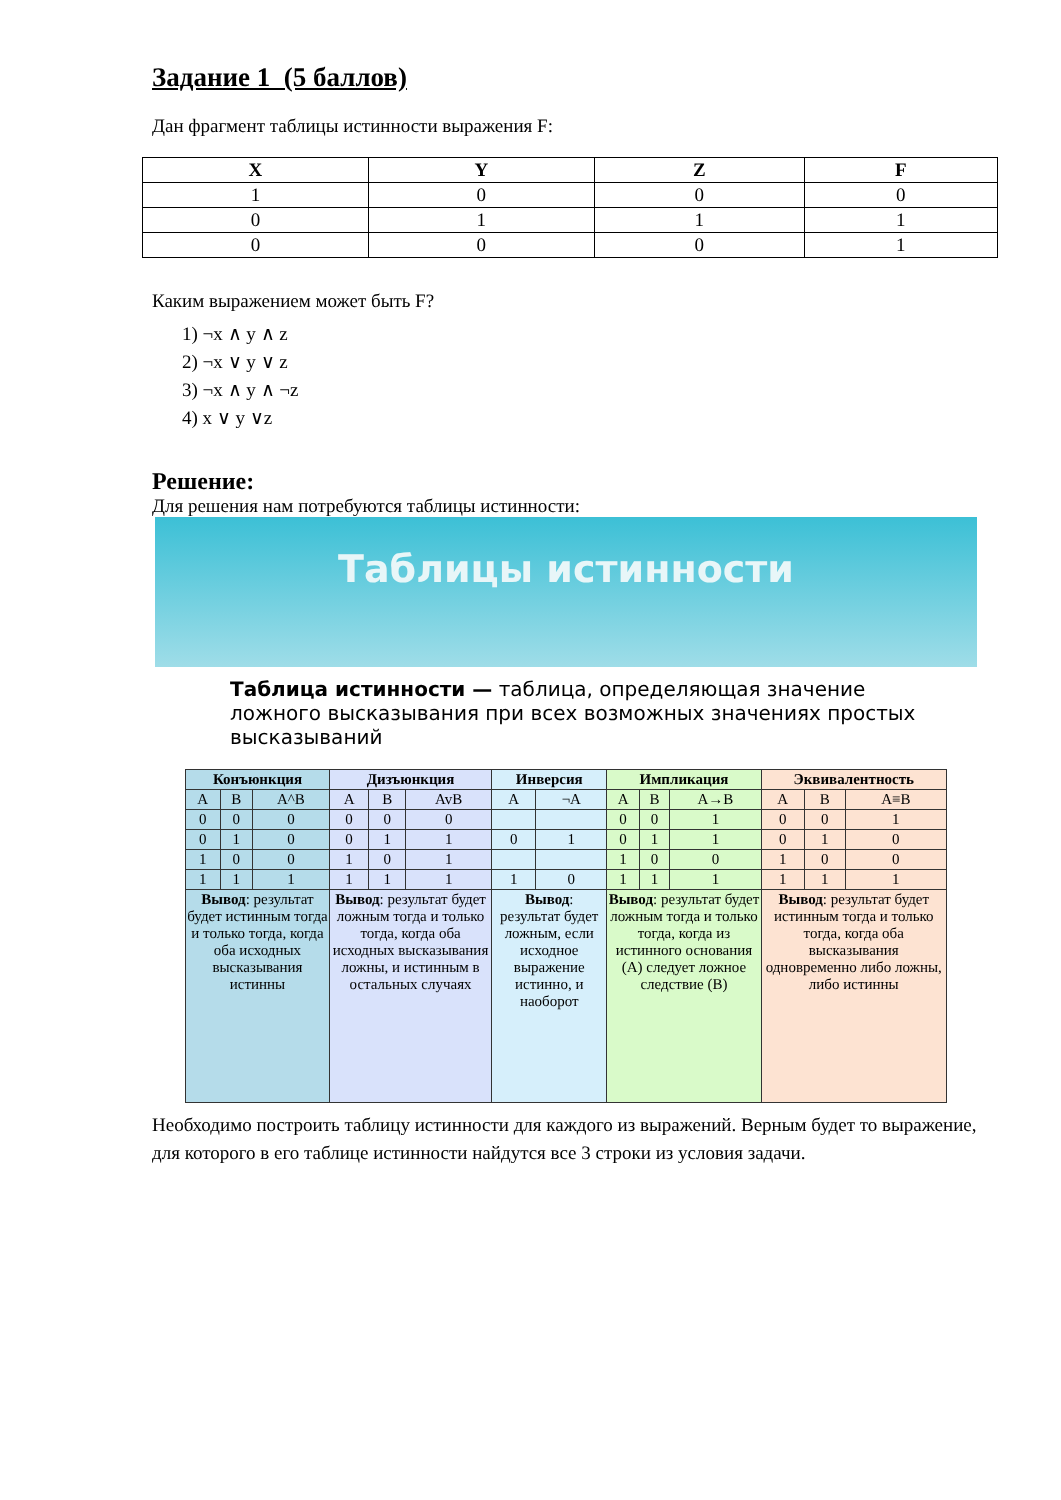Задание 1 (5 баллов)
Дан фрагмент таблицы истинности выражения F:
| X | Y | Z | F |
| --- | --- | --- | --- |
| 1 | 0 | 0 | 0 |
| 0 | 1 | 1 | 1 |
| 0 | 0 | 0 | 1 |
Каким выражением может быть F?
1) ¬x ∧ y ∧ z
2) ¬x ∨ y ∨ z
3) ¬x ∧ y ∧ ¬z
4) x ∨ y ∨z
Решение:
Для решения нам потребуются таблицы истинности:
Таблицы истинности
Таблица истинности — таблица, определяющая значение ложного высказывания при всех возможных значениях простых высказываний
| Конъюнкция | | | Дизъюнкция | | | Инверсия | | Импликация | | | Эквивалентность | | |
| --- | --- | --- | --- | --- | --- | --- | --- | --- | --- | --- | --- | --- | --- |
| A | B | A^B | A | B | AvB | A | ¬A | A | B | A→B | A | B | A≡B |
| 0 | 0 | 0 | 0 | 0 | 0 | | | 0 | 0 | 1 | 0 | 0 | 1 |
| 0 | 1 | 0 | 0 | 1 | 1 | 0 | 1 | 0 | 1 | 1 | 0 | 1 | 0 |
| 1 | 0 | 0 | 1 | 0 | 1 | | | 1 | 0 | 0 | 1 | 0 | 0 |
| 1 | 1 | 1 | 1 | 1 | 1 | 1 | 0 | 1 | 1 | 1 | 1 | 1 | 1 |
| Вывод : результат будет истинным тогда и только тогда, когда оба исходных высказывания истинны | | | Вывод : результат будет ложным тогда и только тогда, когда оба исходных высказывания ложны, и истинным в остальных случаях | | | Вывод : результат будет ложным, если исходное выражение истинно, и наоборот | | Вывод : результат будет ложным тогда и только тогда, когда из истинного основания (A) следует ложное следствие (B) | | | Вывод : результат будет истинным тогда и только тогда, когда оба высказывания одновременно либо ложны, либо истинны | | |
Необходимо построить таблицу истинности для каждого из выражений. Верным будет то выражение, для которого в его таблице истинности найдутся все 3 строки из условия задачи.